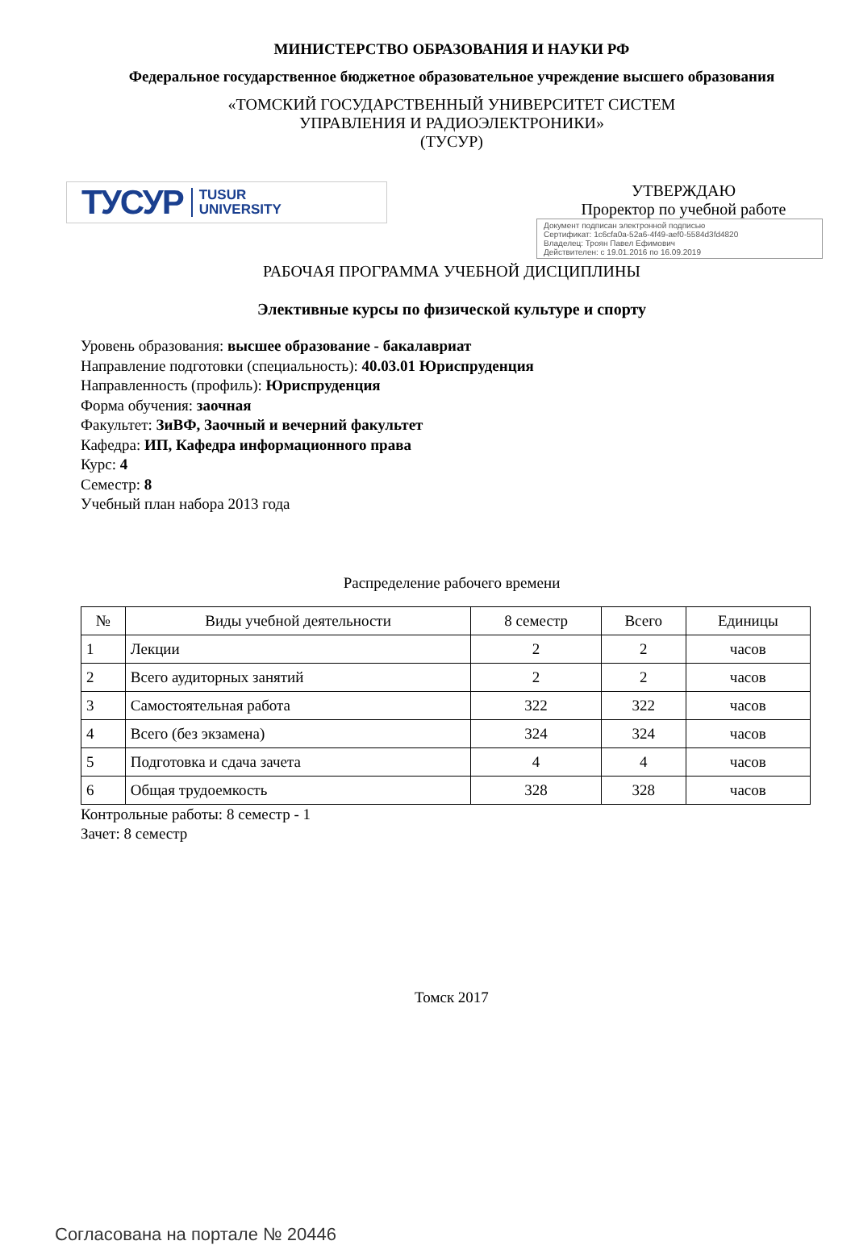МИНИСТЕРСТВО ОБРАЗОВАНИЯ И НАУКИ РФ
Федеральное государственное бюджетное образовательное учреждение высшего образования
«ТОМСКИЙ ГОСУДАРСТВЕННЫЙ УНИВЕРСИТЕТ СИСТЕМ
УПРАВЛЕНИЯ И РАДИОЭЛЕКТРОНИКИ»
(ТУСУР)
ТУСУР TUSUR
UNIVERSITY
УТВЕРЖДАЮ
Проректор по учебной работе
Документ подписан электронной подписью
Сертификат: 1c6cfa0a-52a6-4f49-aef0-5584d3fd4820
Владелец: Троян Павел Ефимович
Действителен: с 19.01.2016 по 16.09.2019
РАБОЧАЯ ПРОГРАММА УЧЕБНОЙ ДИСЦИПЛИНЫ
Элективные курсы по физической культуре и спорту
Уровень образования: высшее образование - бакалавриат
Направление подготовки (специальность): 40.03.01 Юриспруденция
Направленность (профиль): Юриспруденция
Форма обучения: заочная
Факультет: ЗиВФ, Заочный и вечерний факультет
Кафедра: ИП, Кафедра информационного права
Курс: 4
Семестр: 8
Учебный план набора 2013 года
Распределение рабочего времени
| № | Виды учебной деятельности | 8 семестр | Всего | Единицы |
| --- | --- | --- | --- | --- |
| 1 | Лекции | 2 | 2 | часов |
| 2 | Всего аудиторных занятий | 2 | 2 | часов |
| 3 | Самостоятельная работа | 322 | 322 | часов |
| 4 | Всего (без экзамена) | 324 | 324 | часов |
| 5 | Подготовка и сдача зачета | 4 | 4 | часов |
| 6 | Общая трудоемкость | 328 | 328 | часов |
Контрольные работы: 8 семестр - 1
Зачет: 8 семестр
Томск 2017
Согласована на портале № 20446